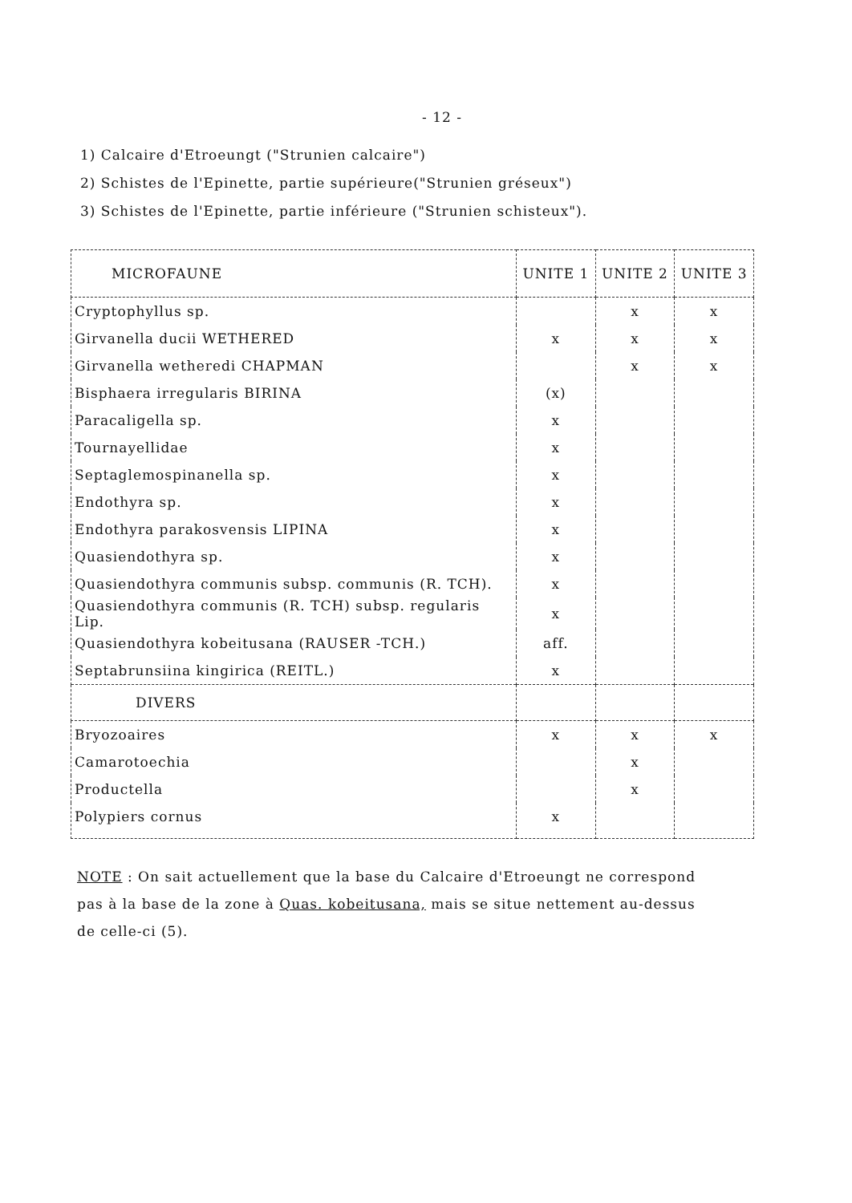- 12 -
1) Calcaire d'Etroeungt ("Strunien calcaire")
2) Schistes de l'Epinette, partie supérieure("Strunien gréseux")
3) Schistes de l'Epinette, partie inférieure ("Strunien schisteux").
| MICROFAUNE | UNITE 1 | UNITE 2 | UNITE 3 |
| --- | --- | --- | --- |
| Cryptophyllus sp. | | x | x |
| Girvanella ducii WETHERED | x | x | x |
| Girvanella wetheredi CHAPMAN | | x | x |
| Bisphaera irregularis BIRINA | (x) | | |
| Paracaligella sp. | x | | |
| Tournayellidae | x | | |
| Septaglemospinanella sp. | x | | |
| Endothyra sp. | x | | |
| Endothyra parakosvensis LIPINA | x | | |
| Quasiendothyra sp. | x | | |
| Quasiendothyra communis subsp. communis (R. TCH). | x | | |
| Quasiendothyra communis (R. TCH) subsp. regularis Lip. | x | | |
| Quasiendothyra kobeitusana (RAUSER -TCH.) | aff. | | |
| Septabrunsiina kingirica (REITL.) | x | | |
| DIVERS | | | |
| Bryozoaires | x | x | x |
| Camarotoechia | | x | |
| Productella | | x | |
| Polypiers cornus | x | | |
NOTE : On sait actuellement que la base du Calcaire d'Etroeungt ne correspond pas à la base de la zone à Quas. kobeitusana, mais se situe nettement au-dessus de celle-ci (5).